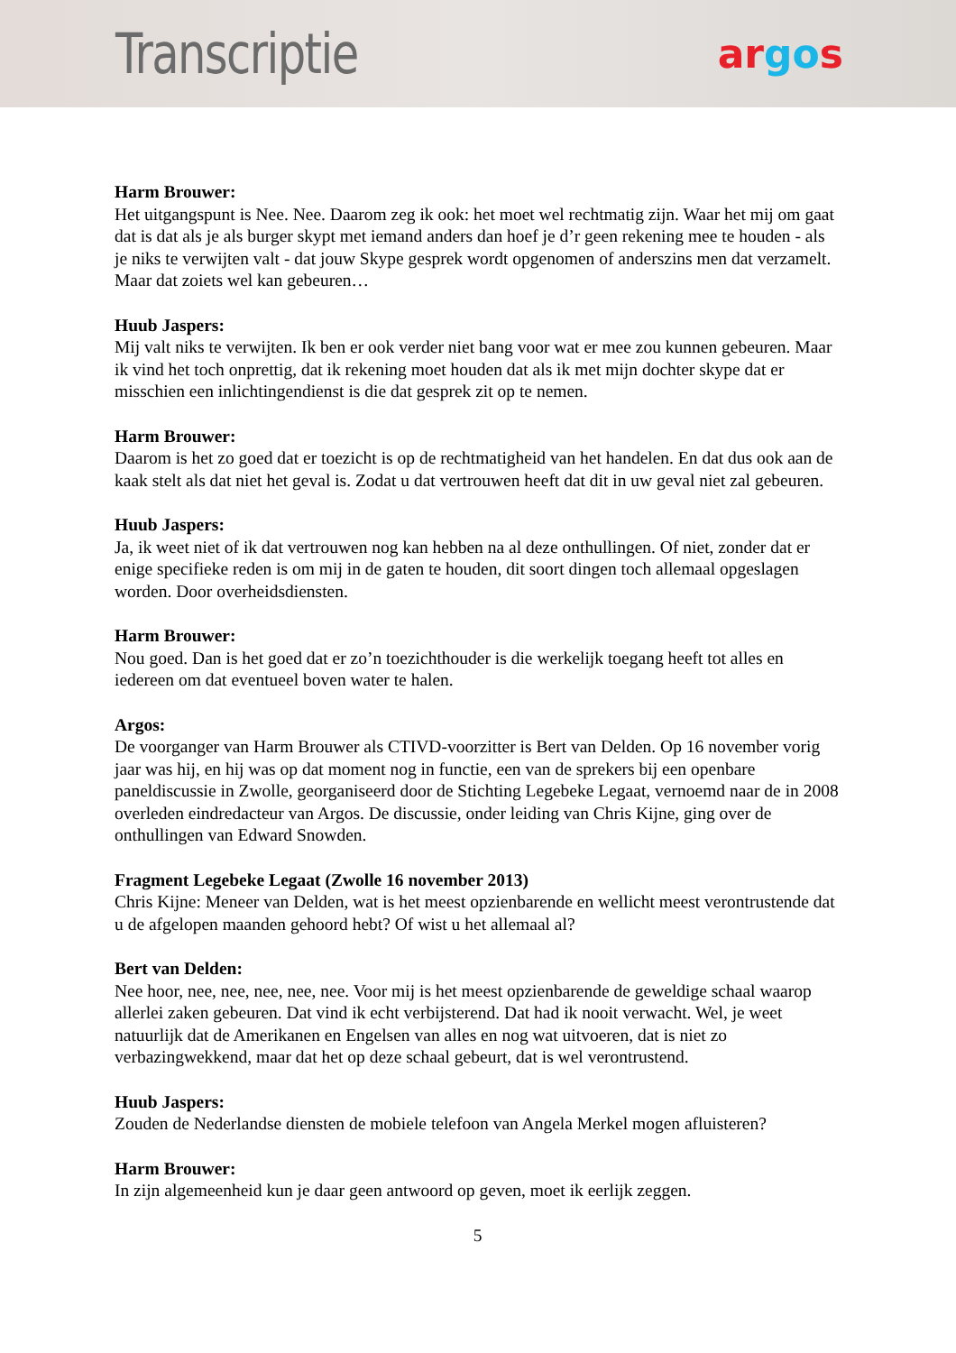Transcriptie
argos
Harm Brouwer:
Het uitgangspunt is Nee. Nee. Daarom zeg ik ook: het moet wel rechtmatig zijn. Waar het mij om gaat dat is dat als je als burger skypt met iemand anders dan hoef je d’r geen rekening mee te houden - als je niks te verwijten valt - dat jouw Skype gesprek wordt opgenomen of anderszins men dat verzamelt. Maar dat zoiets wel kan gebeuren…
Huub Jaspers:
Mij valt niks te verwijten. Ik ben er ook verder niet bang voor wat er mee zou kunnen gebeuren. Maar ik vind het toch onprettig, dat ik rekening moet houden dat als ik met mijn dochter skype dat er misschien een inlichtingendienst is die dat gesprek zit op te nemen.
Harm Brouwer:
Daarom is het zo goed dat er toezicht is op de rechtmatigheid van het handelen. En dat dus ook aan de kaak stelt als dat niet het geval is. Zodat u dat vertrouwen heeft dat dit in uw geval niet zal gebeuren.
Huub Jaspers:
Ja, ik weet niet of ik dat vertrouwen nog kan hebben na al deze onthullingen. Of niet, zonder dat er enige specifieke reden is om mij in de gaten te houden, dit soort dingen toch allemaal opgeslagen worden. Door overheidsdiensten.
Harm Brouwer:
Nou goed. Dan is het goed dat er zo’n toezichthouder is die werkelijk toegang heeft tot alles en iedereen om dat eventueel boven water te halen.
Argos:
De voorganger van Harm Brouwer als CTIVD-voorzitter is Bert van Delden. Op 16 november vorig jaar was hij, en hij was op dat moment nog in functie, een van de sprekers bij een openbare paneldiscussie in Zwolle, georganiseerd door de Stichting Legebeke Legaat, vernoemd naar de in 2008 overleden eindredacteur van Argos. De discussie, onder leiding van Chris Kijne, ging over de onthullingen van Edward Snowden.
Fragment Legebeke Legaat (Zwolle 16 november 2013)
Chris Kijne: Meneer van Delden, wat is het meest opzienbarende en wellicht meest verontrustende dat u de afgelopen maanden gehoord hebt? Of wist u het allemaal al?
Bert van Delden:
Nee hoor, nee, nee, nee, nee, nee. Voor mij is het meest opzienbarende de geweldige schaal waarop allerlei zaken gebeuren. Dat vind ik echt verbijsterend. Dat had ik nooit verwacht. Wel, je weet natuurlijk dat de Amerikanen en Engelsen van alles en nog wat uitvoeren, dat is niet zo verbazingwekkend, maar dat het op deze schaal gebeurt, dat is wel verontrustend.
Huub Jaspers:
Zouden de Nederlandse diensten de mobiele telefoon van Angela Merkel mogen afluisteren?
Harm Brouwer:
In zijn algemeenheid kun je daar geen antwoord op geven, moet ik eerlijk zeggen.
5